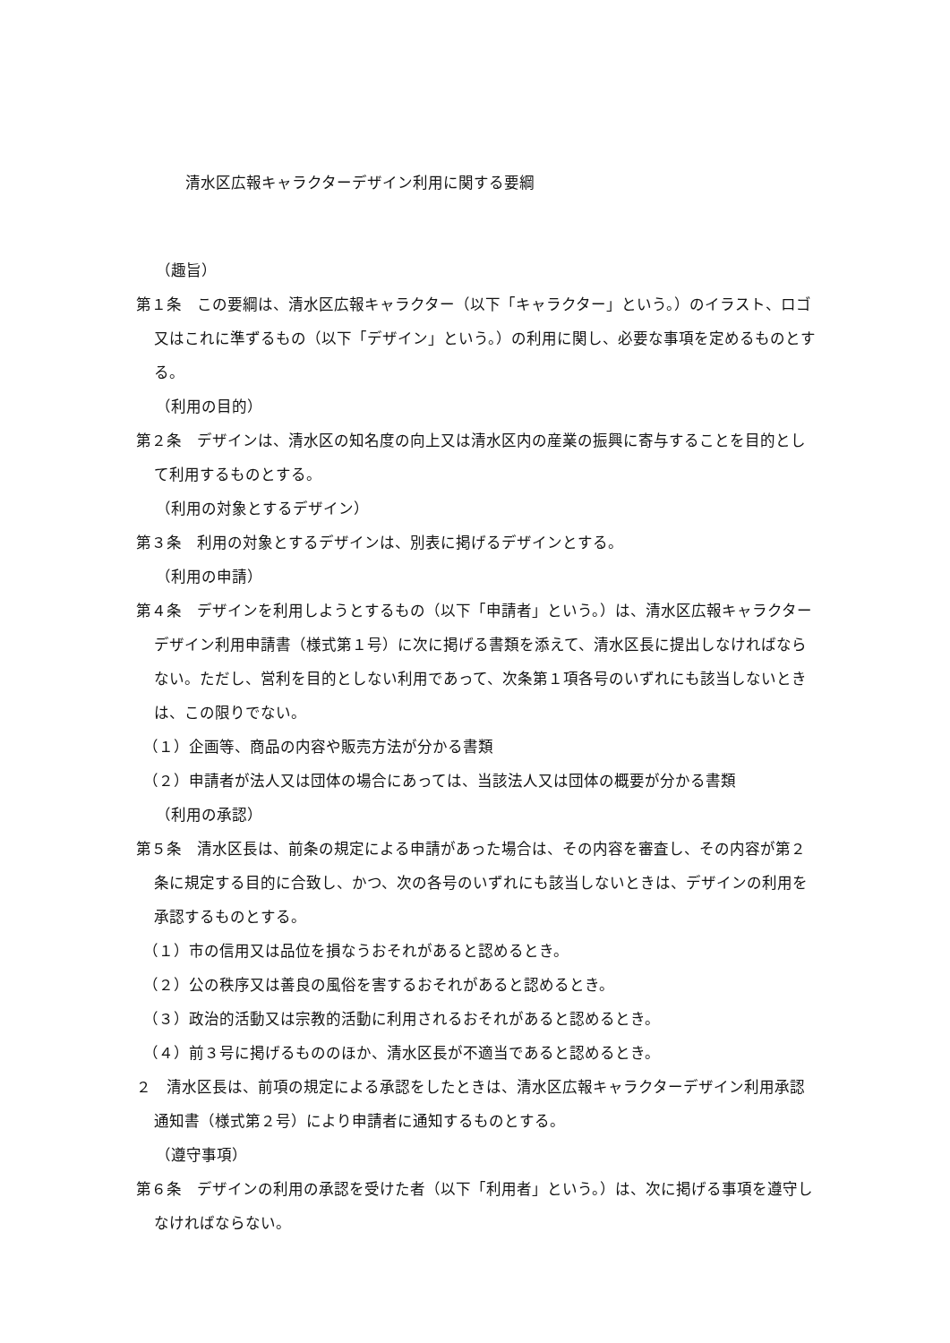清水区広報キャラクターデザイン利用に関する要綱
（趣旨）
第１条　この要綱は、清水区広報キャラクター（以下「キャラクター」という。）のイラスト、ロゴ又はこれに準ずるもの（以下「デザイン」という。）の利用に関し、必要な事項を定めるものとする。
（利用の目的）
第２条　デザインは、清水区の知名度の向上又は清水区内の産業の振興に寄与することを目的として利用するものとする。
（利用の対象とするデザイン）
第３条　利用の対象とするデザインは、別表に掲げるデザインとする。
（利用の申請）
第４条　デザインを利用しようとするもの（以下「申請者」という。）は、清水区広報キャラクターデザイン利用申請書（様式第１号）に次に掲げる書類を添えて、清水区長に提出しなければならない。ただし、営利を目的としない利用であって、次条第１項各号のいずれにも該当しないときは、この限りでない。
（１）企画等、商品の内容や販売方法が分かる書類
（２）申請者が法人又は団体の場合にあっては、当該法人又は団体の概要が分かる書類
（利用の承認）
第５条　清水区長は、前条の規定による申請があった場合は、その内容を審査し、その内容が第２条に規定する目的に合致し、かつ、次の各号のいずれにも該当しないときは、デザインの利用を承認するものとする。
（１）市の信用又は品位を損なうおそれがあると認めるとき。
（２）公の秩序又は善良の風俗を害するおそれがあると認めるとき。
（３）政治的活動又は宗教的活動に利用されるおそれがあると認めるとき。
（４）前３号に掲げるもののほか、清水区長が不適当であると認めるとき。
２　清水区長は、前項の規定による承認をしたときは、清水区広報キャラクターデザイン利用承認通知書（様式第２号）により申請者に通知するものとする。
（遵守事項）
第６条　デザインの利用の承認を受けた者（以下「利用者」という。）は、次に掲げる事項を遵守しなければならない。